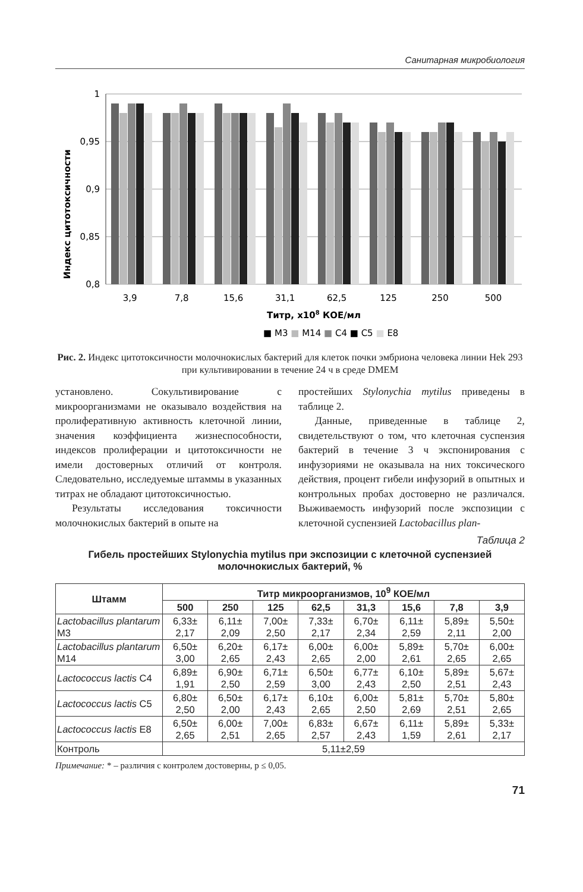Санитарная микробиология
Индекс цитотоксичности
1
0,95
0,9
0,85
0,8
3,9 7,8 15,6 31,1 62,5 125 250 500
Титр, х108 КОЕ/мл
■ М3 ■ М14 ■ С4 ■ С5 ■ Е8
Рис. 2. Индекс цитотоксичности молочнокислых бактерий для клеток почки эмбриона человека линии Hek 293 при культивировании в течение 24 ч в среде DMEM
установлено. Сокультивирование с микроорганизмами не оказывало воздействия на пролиферативную активность клеточной линии, значения коэффициента жизнеспособности, индексов пролиферации и цитотоксичности не имели достоверных отличий от контроля. Следовательно, исследуемые штаммы в указанных титрах не обладают цитотоксичностью.
Результаты исследования токсичности молочнокислых бактерий в опыте на
простейших Stylonychia mytilus приведены в таблице 2.
Данные, приведенные в таблице 2, свидетельствуют о том, что клеточная суспензия бактерий в течение 3 ч экспонирования с инфузориями не оказывала на них токсического действия, процент гибели инфузорий в опытных и контрольных пробах достоверно не различался. Выживаемость инфузорий после экспозиции с клеточной суспензией Lactobacillus plan-
Таблица 2
Гибель простейших Stylonychia mytilus при экспозиции с клеточной суспензией молочнокислых бактерий, %
| Штамм | Титр микроорганизмов, 10<sup>9</sup> КОЕ/мл | | | | | | | |
| --- | --- | --- | --- | --- | --- | --- | --- | --- |
| | 500 | 250 | 125 | 62,5 | 31,3 | 15,6 | 7,8 | 3,9 |
| Lactobacillus plantarum M3 | 6,33± 2,17 | 6,11± 2,09 | 7,00± 2,50 | 7,33± 2,17 | 6,70± 2,34 | 6,11± 2,59 | 5,89± 2,11 | 5,50± 2,00 |
| Lactobacillus plantarum M14 | 6,50± 3,00 | 6,20± 2,65 | 6,17± 2,43 | 6,00± 2,65 | 6,00± 2,00 | 5,89± 2,61 | 5,70± 2,65 | 6,00± 2,65 |
| Lactococcus lactis C4 | 6,89± 1,91 | 6,90± 2,50 | 6,71± 2,59 | 6,50± 3,00 | 6,77± 2,43 | 6,10± 2,50 | 5,89± 2,51 | 5,67± 2,43 |
| Lactococcus lactis C5 | 6,80± 2,50 | 6,50± 2,00 | 6,17± 2,43 | 6,10± 2,65 | 6,00± 2,50 | 5,81± 2,69 | 5,70± 2,51 | 5,80± 2,65 |
| Lactococcus lactis E8 | 6,50± 2,65 | 6,00± 2,51 | 7,00± 2,65 | 6,83± 2,57 | 6,67± 2,43 | 6,11± 1,59 | 5,89± 2,61 | 5,33± 2,17 |
| Контроль | 5,11±2,59 | | | | | | | |
Примечание: * – различия с контролем достоверны, р ≤ 0,05.
71